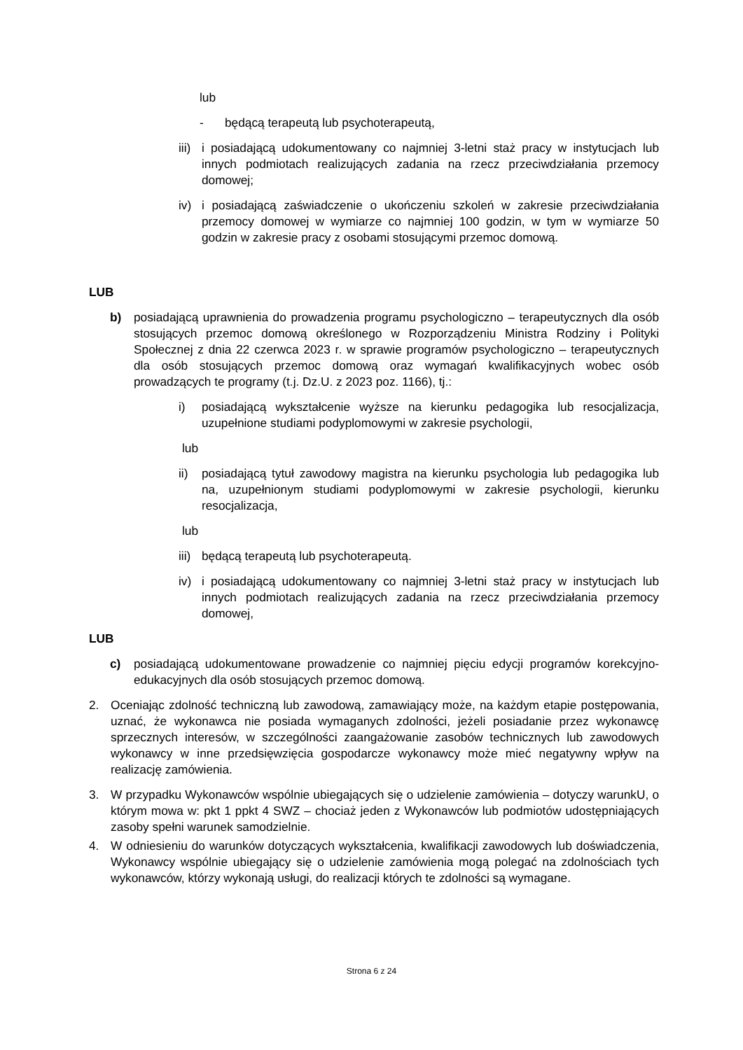lub
- będącą terapeutą lub psychoterapeutą,
iii) i posiadającą udokumentowany co najmniej 3-letni staż pracy w instytucjach lub innych podmiotach realizujących zadania na rzecz przeciwdziałania przemocy domowej;
iv) i posiadającą zaświadczenie o ukończeniu szkoleń w zakresie przeciwdziałania przemocy domowej w wymiarze co najmniej 100 godzin, w tym w wymiarze 50 godzin w zakresie pracy z osobami stosującymi przemoc domową.
LUB
b) posiadającą uprawnienia do prowadzenia programu psychologiczno – terapeutycznych dla osób stosujących przemoc domową określonego w Rozporządzeniu Ministra Rodziny i Polityki Społecznej z dnia 22 czerwca 2023 r. w sprawie programów psychologiczno – terapeutycznych dla osób stosujących przemoc domową oraz wymagań kwalifikacyjnych wobec osób prowadzących te programy (t.j. Dz.U. z 2023 poz. 1166), tj.:
i) posiadającą wykształcenie wyższe na kierunku pedagogika lub resocjalizacja, uzupełnione studiami podyplomowymi w zakresie psychologii,
lub
ii) posiadającą tytuł zawodowy magistra na kierunku psychologia lub pedagogika lub na, uzupełnionym studiami podyplomowymi w zakresie psychologii, kierunku resocjalizacja,
lub
iii) będącą terapeutą lub psychoterapeutą.
iv) i posiadającą udokumentowany co najmniej 3-letni staż pracy w instytucjach lub innych podmiotach realizujących zadania na rzecz przeciwdziałania przemocy domowej,
LUB
c) posiadającą udokumentowane prowadzenie co najmniej pięciu edycji programów korekcyjno-edukacyjnych dla osób stosujących przemoc domową.
2. Oceniając zdolność techniczną lub zawodową, zamawiający może, na każdym etapie postępowania, uznać, że wykonawca nie posiada wymaganych zdolności, jeżeli posiadanie przez wykonawcę sprzecznych interesów, w szczególności zaangażowanie zasobów technicznych lub zawodowych wykonawcy w inne przedsięwzięcia gospodarcze wykonawcy może mieć negatywny wpływ na realizację zamówienia.
3. W przypadku Wykonawców wspólnie ubiegających się o udzielenie zamówienia – dotyczy warunkU, o którym mowa w: pkt 1 ppkt 4 SWZ – chociaż jeden z Wykonawców lub podmiotów udostępniających zasoby spełni warunek samodzielnie.
4. W odniesieniu do warunków dotyczących wykształcenia, kwalifikacji zawodowych lub doświadczenia, Wykonawcy wspólnie ubiegający się o udzielenie zamówienia mogą polegać na zdolnościach tych wykonawców, którzy wykonają usługi, do realizacji których te zdolności są wymagane.
Strona 6 z 24